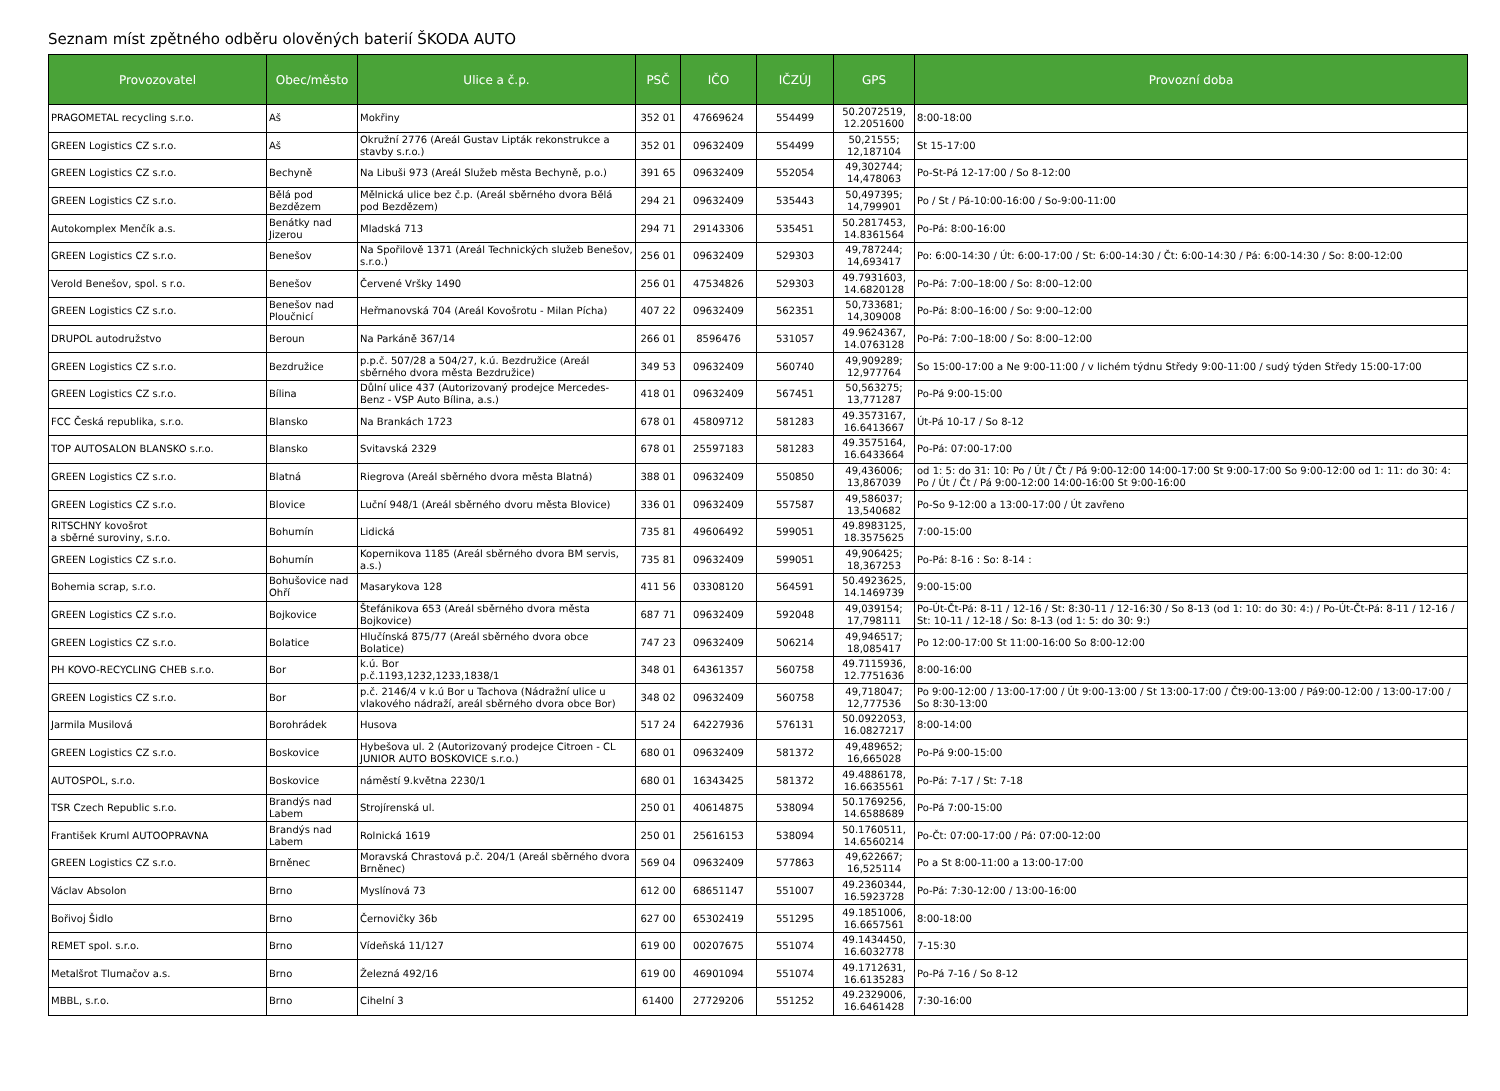Seznam míst zpětného odběru olověných baterií ŠKODA AUTO
| Provozovatel | Obec/město | Ulice a č.p. | PSČ | IČO | IČZÚJ | GPS | Provozní doba |
| --- | --- | --- | --- | --- | --- | --- | --- |
| PRAGOMETAL recycling s.r.o. | Aš | Mokřiny | 352 01 | 47669624 | 554499 | 50.2072519, 12.2051600 | 8:00-18:00 |
| GREEN Logistics CZ s.r.o. | Aš | Okružní 2776 (Areál Gustav Lipták rekonstrukce a stavby s.r.o.) | 352 01 | 09632409 | 554499 | 50,21555; 12,187104 | St 15-17:00 |
| GREEN Logistics CZ s.r.o. | Bechyně | Na Libuši 973 (Areál Služeb města Bechyně, p.o.) | 391 65 | 09632409 | 552054 | 49,302744; 14,478063 | Po-St-Pá 12-17:00 / So 8-12:00 |
| GREEN Logistics CZ s.r.o. | Bělá pod Bezdězem | Mělnická ulice bez č.p. (Areál sběrného dvora Bělá pod Bezdězem) | 294 21 | 09632409 | 535443 | 50,497395; 14,799901 | Po / St / Pá-10:00-16:00 / So-9:00-11:00 |
| Autokomplex Menčík a.s. | Benátky nad Jizerou | Mladská 713 | 294 71 | 29143306 | 535451 | 50.2817453, 14.8361564 | Po-Pá: 8:00-16:00 |
| GREEN Logistics CZ s.r.o. | Benešov | Na Spořilově 1371 (Areál Technických služeb Benešov, s.r.o.) | 256 01 | 09632409 | 529303 | 49,787244; 14,693417 | Po: 6:00-14:30 / Út: 6:00-17:00 / St: 6:00-14:30 / Čt: 6:00-14:30 / Pá: 6:00-14:30 / So: 8:00-12:00 |
| Verold Benešov, spol. s r.o. | Benešov | Červené Vršky 1490 | 256 01 | 47534826 | 529303 | 49.7931603, 14.6820128 | Po-Pá: 7:00–18:00 / So: 8:00–12:00 |
| GREEN Logistics CZ s.r.o. | Benešov nad Ploučnicí | Heřmanovská 704 (Areál Kovošrotu - Milan Pícha) | 407 22 | 09632409 | 562351 | 50,733681; 14,309008 | Po-Pá: 8:00–16:00 / So: 9:00–12:00 |
| DRUPOL autodružstvo | Beroun | Na Parkáně 367/14 | 266 01 | 8596476 | 531057 | 49.9624367, 14.0763128 | Po-Pá: 7:00–18:00 / So: 8:00–12:00 |
| GREEN Logistics CZ s.r.o. | Bezdružice | p.p.č. 507/28 a 504/27, k.ú. Bezdružice (Areál sběrného dvora města Bezdružice) | 349 53 | 09632409 | 560740 | 49,909289; 12,977764 | So 15:00-17:00 a Ne 9:00-11:00 / v lichém týdnu Středy 9:00-11:00 / sudý týden Středy 15:00-17:00 |
| GREEN Logistics CZ s.r.o. | Bílina | Důlní ulice 437 (Autorizovaný prodejce Mercedes-Benz - VSP Auto Bílina, a.s.) | 418 01 | 09632409 | 567451 | 50,563275; 13,771287 | Po-Pá 9:00-15:00 |
| FCC Česká republika, s.r.o. | Blansko | Na Brankách 1723 | 678 01 | 45809712 | 581283 | 49.3573167, 16.6413667 | Út-Pá 10-17 / So 8-12 |
| TOP AUTOSALON BLANSKO s.r.o. | Blansko | Svitavská 2329 | 678 01 | 25597183 | 581283 | 49.3575164, 16.6433664 | Po-Pá: 07:00-17:00 |
| GREEN Logistics CZ s.r.o. | Blatná | Riegrova (Areál sběrného dvora města Blatná) | 388 01 | 09632409 | 550850 | 49,436006; 13,867039 | od 1: 5: do 31: 10: Po / Út / Čt / Pá 9:00-12:00 14:00-17:00 St 9:00-17:00 So 9:00-12:00 od 1: 11: do 30: 4: Po / Út / Čt / Pá 9:00-12:00 14:00-16:00 St 9:00-16:00 |
| GREEN Logistics CZ s.r.o. | Blovice | Luční 948/1 (Areál sběrného dvoru města Blovice) | 336 01 | 09632409 | 557587 | 49,586037; 13,540682 | Po-So 9-12:00 a 13:00-17:00 / Út zavřeno |
| RITSCHNY kovošrot a sběrné suroviny, s.r.o. | Bohumín | Lidická | 735 81 | 49606492 | 599051 | 49.8983125, 18.3575625 | 7:00-15:00 |
| GREEN Logistics CZ s.r.o. | Bohumín | Kopernikova 1185 (Areál sběrného dvora BM servis, a.s.) | 735 81 | 09632409 | 599051 | 49,906425; 18,367253 | Po-Pá: 8-16 : So: 8-14 : |
| Bohemia scrap, s.r.o. | Bohušovice nad Ohří | Masarykova 128 | 411 56 | 03308120 | 564591 | 50.4923625, 14.1469739 | 9:00-15:00 |
| GREEN Logistics CZ s.r.o. | Bojkovice | Štefánikova 653 (Areál sběrného dvora města Bojkovice) | 687 71 | 09632409 | 592048 | 49,039154; 17,798111 | Po-Út-Čt-Pá: 8-11 / 12-16 / St: 8:30-11 / 12-16:30 / So 8-13 (od 1: 10: do 30: 4:) / Po-Út-Čt-Pá: 8-11 / 12-16 / St: 10-11 / 12-18 / So: 8-13 (od 1: 5: do 30: 9:) |
| GREEN Logistics CZ s.r.o. | Bolatice | Hlučínská 875/77 (Areál sběrného dvora obce Bolatice) | 747 23 | 09632409 | 506214 | 49,946517; 18,085417 | Po 12:00-17:00 St 11:00-16:00 So 8:00-12:00 |
| PH KOVO-RECYCLING CHEB s.r.o. | Bor | k.ú. Bor p.č.1193,1232,1233,1838/1 | 348 01 | 64361357 | 560758 | 49.7115936, 12.7751636 | 8:00-16:00 |
| GREEN Logistics CZ s.r.o. | Bor | p.č. 2146/4 v k.ú Bor u Tachova (Nádražní ulice u vlakového nádraží, areál sběrného dvora obce Bor) | 348 02 | 09632409 | 560758 | 49,718047; 12,777536 | Po 9:00-12:00 / 13:00-17:00 / Út 9:00-13:00 / St 13:00-17:00 / Čt9:00-13:00 / Pá9:00-12:00 / 13:00-17:00 / So 8:30-13:00 |
| Jarmila Musilová | Borohrádek | Husova | 517 24 | 64227936 | 576131 | 50.0922053, 16.0827217 | 8:00-14:00 |
| GREEN Logistics CZ s.r.o. | Boskovice | Hybešova ul. 2 (Autorizovaný prodejce Citroen - CL JUNIOR AUTO BOSKOVICE s.r.o.) | 680 01 | 09632409 | 581372 | 49,489652; 16,665028 | Po-Pá 9:00-15:00 |
| AUTOSPOL, s.r.o. | Boskovice | náměstí 9.května 2230/1 | 680 01 | 16343425 | 581372 | 49.4886178, 16.6635561 | Po-Pá: 7-17 / St: 7-18 |
| TSR Czech Republic s.r.o. | Brandýs nad Labem | Strojírenská ul. | 250 01 | 40614875 | 538094 | 50.1769256, 14.6588689 | Po-Pá 7:00-15:00 |
| František Kruml AUTOOPRAVNA | Brandýs nad Labem | Rolnická 1619 | 250 01 | 25616153 | 538094 | 50.1760511, 14.6560214 | Po-Čt: 07:00-17:00 / Pá: 07:00-12:00 |
| GREEN Logistics CZ s.r.o. | Brněnec | Moravská Chrastová p.č. 204/1 (Areál sběrného dvora Brněnec) | 569 04 | 09632409 | 577863 | 49,622667; 16,525114 | Po a St 8:00-11:00 a 13:00-17:00 |
| Václav Absolon | Brno | Myslínová 73 | 612 00 | 68651147 | 551007 | 49.2360344, 16.5923728 | Po-Pá: 7:30-12:00 / 13:00-16:00 |
| Bořivoj Šidlo | Brno | Černovičky 36b | 627 00 | 65302419 | 551295 | 49.1851006, 16.6657561 | 8:00-18:00 |
| REMET spol. s.r.o. | Brno | Vídeňská 11/127 | 619 00 | 00207675 | 551074 | 49.1434450, 16.6032778 | 7-15:30 |
| Metalšrot Tlumačov a.s. | Brno | Železná 492/16 | 619 00 | 46901094 | 551074 | 49.1712631, 16.6135283 | Po-Pá 7-16 / So 8-12 |
| MBBL, s.r.o. | Brno | Cihelní 3 | 61400 | 27729206 | 551252 | 49.2329006, 16.6461428 | 7:30-16:00 |